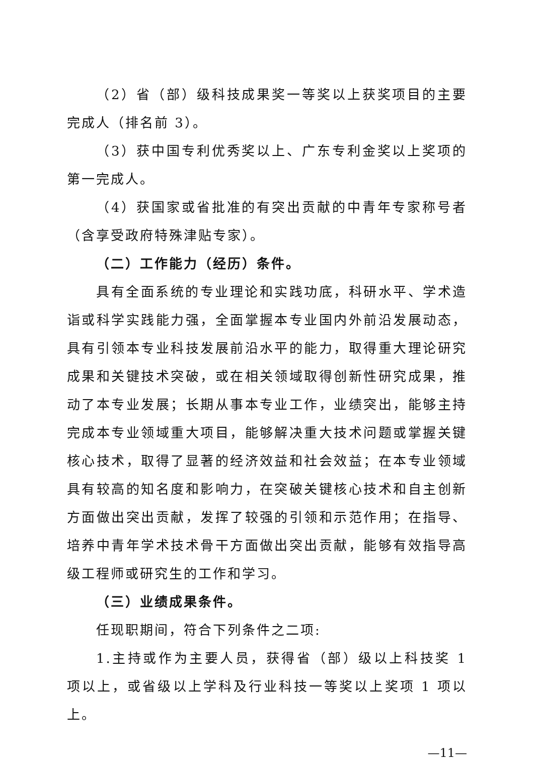（2）省（部）级科技成果奖一等奖以上获奖项目的主要完成人（排名前 3）。
（3）获中国专利优秀奖以上、广东专利金奖以上奖项的第一完成人。
（4）获国家或省批准的有突出贡献的中青年专家称号者（含享受政府特殊津贴专家）。
（二）工作能力（经历）条件。
具有全面系统的专业理论和实践功底，科研水平、学术造诣或科学实践能力强，全面掌握本专业国内外前沿发展动态，具有引领本专业科技发展前沿水平的能力，取得重大理论研究成果和关键技术突破，或在相关领域取得创新性研究成果，推动了本专业发展；长期从事本专业工作，业绩突出，能够主持完成本专业领域重大项目，能够解决重大技术问题或掌握关键核心技术，取得了显著的经济效益和社会效益；在本专业领域具有较高的知名度和影响力，在突破关键核心技术和自主创新方面做出突出贡献，发挥了较强的引领和示范作用；在指导、培养中青年学术技术骨干方面做出突出贡献，能够有效指导高级工程师或研究生的工作和学习。
（三）业绩成果条件。
任现职期间，符合下列条件之二项:
1.主持或作为主要人员，获得省（部）级以上科技奖 1 项以上，或省级以上学科及行业科技一等奖以上奖项 1 项以上。
—11—